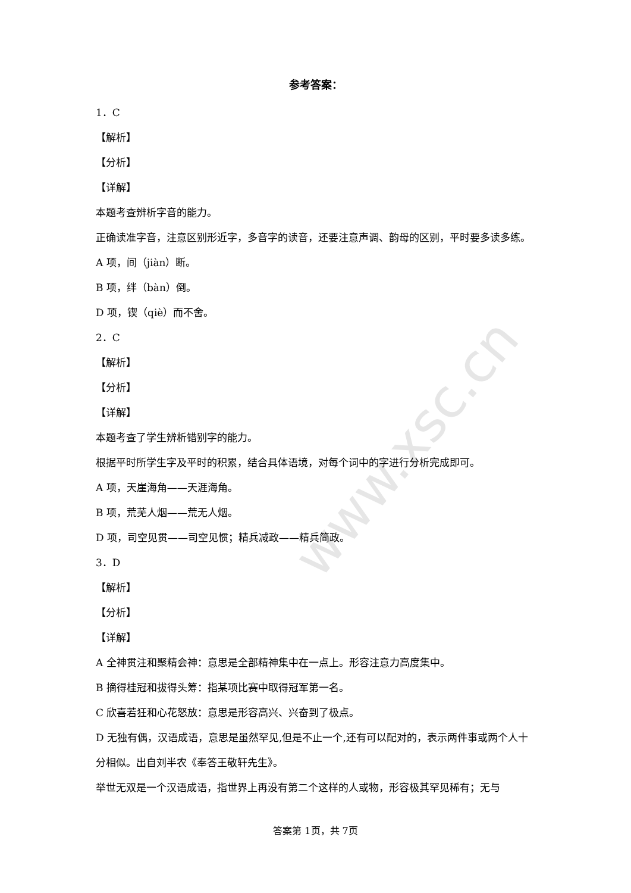www.xsc.cn
参考答案：
1．C
【解析】
【分析】
【详解】
本题考查辨析字音的能力。
正确读准字音，注意区别形近字，多音字的读音，还要注意声调、韵母的区别，平时要多读多练。
A 项，间（jiàn）断。
B 项，绊（bàn）倒。
D 项，锲（qiè）而不舍。
2．C
【解析】
【分析】
【详解】
本题考查了学生辨析错别字的能力。
根据平时所学生字及平时的积累，结合具体语境，对每个词中的字进行分析完成即可。
A 项，天崖海角——天涯海角。
B 项，荒芜人烟——荒无人烟。
D 项，司空见贯——司空见惯；精兵减政——精兵简政。
3．D
【解析】
【分析】
【详解】
A 全神贯注和聚精会神：意思是全部精神集中在一点上。形容注意力高度集中。
B 摘得桂冠和拔得头筹：指某项比赛中取得冠军第一名。
C 欣喜若狂和心花怒放：意思是形容高兴、兴奋到了极点。
D 无独有偶，汉语成语，意思是虽然罕见,但是不止一个,还有可以配对的，表示两件事或两个人十分相似。出自刘半农《奉答王敬轩先生》。
举世无双是一个汉语成语，指世界上再没有第二个这样的人或物，形容极其罕见稀有；无与
答案第 1页，共 7页